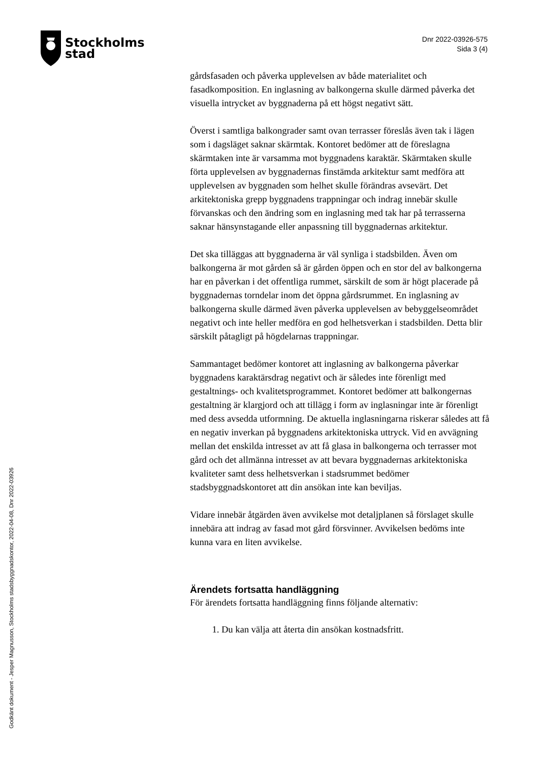Stockholms
stad
Dnr 2022-03926-575
Sida 3 (4)
gårdsfasaden och påverka upplevelsen av både materialitet och fasadkomposition. En inglasning av balkongerna skulle därmed påverka det visuella intrycket av byggnaderna på ett högst negativt sätt.
Överst i samtliga balkongrader samt ovan terrasser föreslås även tak i lägen som i dagsläget saknar skärmtak. Kontoret bedömer att de föreslagna skärmtaken inte är varsamma mot byggnadens karaktär. Skärmtaken skulle förta upplevelsen av byggnadernas finstämda arkitektur samt medföra att upplevelsen av byggnaden som helhet skulle förändras avsevärt. Det arkitektoniska grepp byggnadens trappningar och indrag innebär skulle förvanskas och den ändring som en inglasning med tak har på terrasserna saknar hänsynstagande eller anpassning till byggnadernas arkitektur.
Det ska tilläggas att byggnaderna är väl synliga i stadsbilden. Även om balkongerna är mot gården så är gården öppen och en stor del av balkongerna har en påverkan i det offentliga rummet, särskilt de som är högt placerade på byggnadernas torndelar inom det öppna gårdsrummet. En inglasning av balkongerna skulle därmed även påverka upplevelsen av bebyggelseområdet negativt och inte heller medföra en god helhetsverkan i stadsbilden. Detta blir särskilt påtagligt på högdelarnas trappningar.
Sammantaget bedömer kontoret att inglasning av balkongerna påverkar byggnadens karaktärsdrag negativt och är således inte förenligt med gestaltnings- och kvalitetsprogrammet. Kontoret bedömer att balkongernas gestaltning är klargjord och att tillägg i form av inglasningar inte är förenligt med dess avsedda utformning. De aktuella inglasningarna riskerar således att få en negativ inverkan på byggnadens arkitektoniska uttryck. Vid en avvägning mellan det enskilda intresset av att få glasa in balkongerna och terrasser mot gård och det allmänna intresset av att bevara byggnadernas arkitektoniska kvaliteter samt dess helhetsverkan i stadsrummet bedömer stadsbyggnadskontoret att din ansökan inte kan beviljas.
Vidare innebär åtgärden även avvikelse mot detaljplanen så förslaget skulle innebära att indrag av fasad mot gård försvinner. Avvikelsen bedöms inte kunna vara en liten avvikelse.
Ärendets fortsatta handläggning
För ärendets fortsatta handläggning finns följande alternativ:
1. Du kan välja att återta din ansökan kostnadsfritt.
Godkänt dokument - Jesper Magnusson, Stockholms stadsbyggnadskontor, 2022-04-08, Dnr 2022-03926